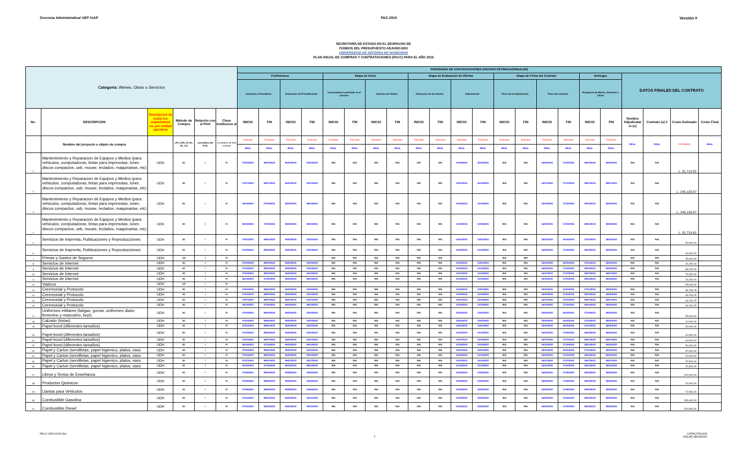Gerencia Administrativa/ UEP /UAP PAC-2010 Versión #
SECRETARÍA DE ESTADO EN EL DESPACHO DE
FONDOS DEL PRESUPUESTO ADJUDICADO
UNIVERSIDAD DE DEFENSA DE HONDURAS
PLAN ANUAL DE COMPRAS Y CONTRATACIONES (PACC) PARA EL AÑO 2015
| Categoría: Bienes, Obras o Servicios | | | | | | PROGRAMA DE CONTRATACIONES (FECHAS ESTIMADAS/REALES) | | | | | | | | | | | | | | | | | | | | | |
| --- | --- | --- | --- | --- | --- | --- | --- | --- | --- | --- | --- | --- | --- | --- | --- | --- | --- | --- | --- | --- | --- | --- | --- | --- | --- | --- | --- |
| | | | | | | Preliminares | | | | Etapa de Inicio | | | | Etapa de Evaluación de Ofertas | | | | Etapa de Firma del Contrato | | | | Entregas | | DATOS FINALES DEL CONTRATO | | | |
| | | | | | | Invitación a Precalificar | | Evaluacion de Precalificacion | | Convocatoria a participar en el proceso | | Apertura de Ofertas | | Evaluacion de las Ofertas | | Subsanación | | Firma de la Adjudicación | | Firma del Contrato | | Recepcion de Bienes, Servicios u Obras | | | | | |
| No. | DESCRIPCION | Descripcion de todos los requerimient os, por unidad ejecutora | Método de Compra | Relación con el POA | Clave Institucion al | INICIO | FIN | INICIO | FIN | INICIO | FIN | INICIO | FIN | INICIO | FIN | INICIO | FIN | INICIO | FIN | INICIO | FIN | INICIO | FIN | Nombre Adjudicatar io (s) | Contrato (s) # | Costo Estimado | Costo Final |
| | Nombre del proyecto u objeto de compra | | LPI, LPN, LP, 3C, 2C, CD | correlativo del POA | Correlativo de este contrato | Estimada | Estimada | Estimada | Estimada | Estimada | Estimada | Estimada | Estimada | Estimada | Estimada | Estimada | Estimada | Estimada | Estimada | Estimada | Estimada | Estimada | Estimada | REAL | REAL | ESTIMADO | REAL |
| | | | | | | REAL | REAL | REAL | REAL | REAL | REAL | REAL | REAL | REAL | REAL | REAL | REAL | REAL | REAL | REAL | REAL | REAL | REAL | | | | |
| 1 | Mantenimiento y Reparacion de Equipos y Medios (para vehiculos, computadoras, tintas para impresotas, toner, discos compactos, usb, mouse, teclados, maquinarias, etc) | UDH | 2C | 1 | 90 | 07/04/2015 | 08/04/2015 | 09/04/2015 | 10/04/2015 | N/A | N/A | N/A | N/A | N/A | N/A | 14/04/2015 | 15/10/2015 | N/A | N/A | 16/04/2015 | 17/04/2015 | 18/04/2015 | 19/04/2015 | N/A | N/A | L. 81,719.82 | |
| 2 | Mantenimiento y Reparacion de Equipos y Medios (para vehiculos, computadoras, tintas para impresotas, toner, discos compactos, usb, mouse, teclados, maquinarias, etc) | UDH | 2C | 1 | 90 | 07/07/2015 | 08/07/2015 | 09/07/2015 | 10/07/2015 | N/A | N/A | N/A | N/A | N/A | N/A | 14/07/2015 | 16/10/2015 | N/A | N/A | 16/07/2015 | 17/07/2015 | 18/07/2015 | 19/07/2015 | N/A | N/A | L. 245,158.87 | |
| 3 | Mantenimiento y Reparacion de Equipos y Medios (para vehiculos, computadoras, tintas para impresotas, toner, discos compactos, usb, mouse, teclados, maquinarias, etc) | UDH | 2C | 1 | 90 | 06/10/2015 | 07/10/2015 | 08/10/2015 | 09/10/2015 | N/A | N/A | N/A | N/A | N/A | N/A | 14/10/2015 | 14/10/2015 | N/A | N/A | 16/10/2015 | 17/10/2015 | 18/10/2015 | 19/10/2015 | N/A | N/A | L. 245,158.87 | |
| 4 | Mantenimiento y Reparacion de Equipos y Medios (para vehiculos, computadoras, tintas para impresotas, toner, discos compactos, usb, mouse, teclados, maquinarias, etc) | UDH | 2C | 1 | 90 | 06/10/2015 | 07/10/2015 | 08/10/2015 | 09/10/2015 | N/A | N/A | N/A | N/A | N/A | N/A | 14/10/2015 | 14/10/2015 | N/A | N/A | 16/10/2015 | 17/10/2015 | 18/10/2015 | 19/10/2015 | N/A | N/A | L. 81,719.62 | |
| 5 | Servicios de Imprenta, Publicaciones y Reproducciones | UDH | 2C | 1 | 90 | 07/01/2015 | 08/01/2015 | 09/01/2015 | 10/01/2015 | N/A | N/A | N/A | N/A | N/A | N/A | 13/01/2015 | 14/01/2015 | N/A | N/A | 15/01/2015 | 16/01/2015 | 17/01/2015 | 18/01/2015 | N/A | N/A | 50,000.00 | |
| 6 | Servicios de Imprenta, Publicaciones y Reproducciones | UDH | 2C | 1 | 90 | 07/04/2015 | 08/04/2015 | 09/04/2015 | 10/04/2015 | N/A | N/A | N/A | N/A | N/A | N/A | 14/04/2015 | 14/10/2015 | N/A | N/A | 16/04/2015 | 17/04/2015 | 18/04/2015 | 19/04/2015 | N/A | N/A | 40,000.00 | |
| 7 | Primas y Gastos de Seguros | UDH | CD | 1 | 90 | | | | | N/A | N/A | N/A | N/A | N/A | N/A | | | N/A | N/A | | | | | N/A | N/A | 45,000.00 | |
| 8 | Servicios de Internet | UDH | 2C | 1 | 90 | 07/04/2015 | 08/04/2015 | 09/04/2015 | 10/04/2015 | N/A | N/A | N/A | N/A | N/A | N/A | 13/01/2015 | 14/01/2015 | N/A | N/A | 15/01/2015 | 16/01/2015 | 17/01/2015 | 18/01/2015 | N/A | N/A | 76,250.00 | |
| 9 | Servicios de Internet | UDH | 2C | 1 | 90 | 07/04/2015 | 08/04/2015 | 09/04/2015 | 10/04/2015 | N/A | N/A | N/A | N/A | N/A | N/A | 14/04/2015 | 14/10/2015 | N/A | N/A | 16/04/2015 | 17/04/2015 | 18/04/2015 | 19/04/2015 | N/A | N/A | 86,250.00 | |
| 10 | Servicios de Internet | UDH | 2C | 1 | 90 | 07/04/2015 | 08/04/2015 | 09/04/2015 | 10/04/2015 | N/A | N/A | N/A | N/A | N/A | N/A | 14/07/2015 | 14/10/2015 | N/A | N/A | 16/07/2015 | 17/07/2015 | 18/07/2015 | 19/07/2015 | N/A | N/A | 76,250.00 | |
| 11 | Servicios de Internet | UDH | 2C | 1 | 90 | 06/10/2015 | 07/10/2015 | 08/10/2015 | 09/10/2015 | N/A | N/A | N/A | N/A | N/A | N/A | 14/10/2015 | 14/10/2015 | N/A | N/A | 16/10/2015 | 17/10/2015 | 18/10/2015 | 19/10/2015 | N/A | N/A | 76,250.00 | |
| 12 | Viaticos | UDH | CD | 1 | 90 | | | | | | | | | | | | | | | | | | | | | 95,000.00 | |
| 13 | Ceremonial y Protocolo | UDH | 2C | 1 | 90 | 07/01/2015 | 08/01/2015 | 09/01/2015 | 10/01/2015 | N/A | N/A | N/A | N/A | N/A | N/A | 13/01/2015 | 14/01/2015 | N/A | N/A | 15/01/2015 | 16/01/2015 | 17/01/2015 | 18/01/2015 | N/A | N/A | 46,763.25 | |
| 14 | Ceremonial y Protocolo | UDH | 2C | 1 | 90 | 07/04/2015 | 08/04/2015 | 09/04/2015 | 10/04/2015 | N/A | N/A | N/A | N/A | N/A | N/A | 14/04/2015 | 14/10/2015 | N/A | N/A | 16/04/2015 | 17/04/2015 | 18/04/2015 | 19/04/2015 | N/A | N/A | 46,763.25 | |
| 15 | Ceremonial y Protocolo | UDH | 2C | 1 | 90 | 07/07/2015 | 08/07/2015 | 09/07/2015 | 10/07/2015 | N/A | N/A | N/A | N/A | N/A | N/A | 14/07/2015 | 14/10/2015 | N/A | N/A | 16/07/2015 | 17/07/2015 | 18/07/2015 | 19/07/2015 | N/A | N/A | 46,763.25 | |
| 16 | Ceremonial y Protocolo | UDH | 2C | 1 | 90 | 06/10/2015 | 07/10/2015 | 08/10/2015 | 09/10/2015 | N/A | N/A | N/A | N/A | N/A | N/A | 14/10/2015 | 14/10/2015 | N/A | N/A | 16/10/2015 | 17/10/2015 | 18/10/2015 | 19/10/2015 | N/A | N/A | 46,763.25 | |
| 17 | Uniformes militares (fatigas, gorras, uniformes diario femenino y masculino, kepi) | UDH | 2C | 1 | 90 | 07/04/2015 | 08/04/2015 | 09/04/2015 | 10/04/2015 | N/A | N/A | N/A | N/A | N/A | N/A | 13/01/2015 | 14/01/2015 | N/A | N/A | 15/04/2015 | 16/04/2015 | 17/04/2015 | 18/04/2015 | N/A | N/A | 55,000.00 | |
| 18 | Calzado (botas) | UDH | 2C | 1 | 90 | 07/04/2015 | 08/04/2015 | 09/04/2015 | 10/04/2015 | N/A | N/A | N/A | N/A | N/A | N/A | 13/01/2015 | 14/01/2015 | N/A | N/A | 15/04/2015 | 16/04/2015 | 17/04/2015 | 18/04/2015 | N/A | N/A | 10,000.00 | |
| 19 | Papel bond (diferentes tamaños) | UDH | 2C | 1 | 90 | 07/01/2015 | 08/01/2015 | 09/01/2015 | 10/01/2015 | N/A | N/A | N/A | N/A | N/A | N/A | 13/01/2015 | 14/01/2015 | N/A | N/A | 15/01/2015 | 16/01/2015 | 17/01/2015 | 18/01/2015 | N/A | N/A | 50,000.00 | |
| 20 | Papel bond (diferentes tamaños) | UDH | 2C | 1 | 90 | 07/04/2015 | 08/04/2015 | 09/04/2015 | 10/04/2015 | N/A | N/A | N/A | N/A | N/A | N/A | 14/04/2015 | 14/10/2015 | N/A | N/A | 16/04/2015 | 17/04/2015 | 18/04/2015 | 19/04/2015 | N/A | N/A | 62,500.00 | |
| 21 | Papel bond (diferentes tamaños) | UDH | 2C | 1 | 90 | 07/07/2015 | 08/07/2015 | 09/07/2015 | 10/07/2015 | N/A | N/A | N/A | N/A | N/A | N/A | 14/07/2015 | 14/10/2015 | N/A | N/A | 16/07/2015 | 17/07/2015 | 18/07/2015 | 19/07/2015 | N/A | N/A | 62,500.00 | |
| 22 | Papel bond (diferentes tamaños) | UDH | 2C | 1 | 90 | 06/10/2015 | 07/10/2015 | 08/10/2015 | 09/10/2015 | N/A | N/A | N/A | N/A | N/A | N/A | 14/10/2015 | 14/10/2015 | N/A | N/A | 16/10/2015 | 17/10/2015 | 18/10/2015 | 19/10/2015 | N/A | N/A | 50,000.00 | |
| 23 | Papel y Carton (servilletas, papel higienico, platos, vaso | UDH | 2C | 1 | 90 | 07/01/2015 | 08/01/2015 | 09/01/2015 | 10/01/2015 | N/A | N/A | N/A | N/A | N/A | N/A | 13/01/2015 | 14/01/2015 | N/A | N/A | 15/01/2015 | 16/01/2015 | 17/01/2015 | 18/01/2015 | N/A | N/A | 37,500.00 | |
| 24 | Papel y Carton (servilletas, papel higienico, platos, vaso | UDH | 2C | 1 | 90 | 07/04/2015 | 08/04/2015 | 09/04/2015 | 10/04/2015 | N/A | N/A | N/A | N/A | N/A | N/A | 14/04/2015 | 14/10/2015 | N/A | N/A | 16/04/2015 | 17/04/2015 | 18/04/2015 | 19/04/2015 | N/A | N/A | 37,500.00 | |
| 25 | Papel y Carton (servilletas, papel higienico, platos, vaso | UDH | 2C | 1 | 90 | 07/07/2015 | 08/07/2015 | 09/07/2015 | 10/07/2015 | N/A | N/A | N/A | N/A | N/A | N/A | 14/07/2015 | 14/10/2015 | N/A | N/A | 16/07/2015 | 17/07/2015 | 18/07/2015 | 19/07/2015 | N/A | N/A | 37,500.00 | |
| 26 | Papel y Carton (servilletas, papel higienico, platos, vaso | UDH | 2C | 1 | 90 | 06/10/2015 | 07/10/2015 | 08/10/2015 | 09/10/2015 | N/A | N/A | N/A | N/A | N/A | N/A | 14/10/2015 | 14/10/2015 | N/A | N/A | 16/10/2015 | 17/10/2015 | 18/10/2015 | 19/10/2015 | N/A | N/A | 37,500.00 | |
| 27 | Libros y Textos de Enseñanza | UDH | 2C | 1 | 90 | 07/02/2015 | 08/02/2015 | 09/02/2015 | 10/02/2015 | N/A | N/A | N/A | N/A | N/A | N/A | 14/02/2015 | 14/02/2015 | N/A | N/A | 16/02/2015 | 17/02/2015 | 18/02/2015 | 19/02/2015 | N/A | N/A | 100,000.00 | |
| 28 | Productos Quimicos | UDH | 2C | 1 | 90 | 07/02/2015 | 08/02/2015 | 09/02/2015 | 10/02/2015 | N/A | N/A | N/A | N/A | N/A | N/A | 14/02/2015 | 14/02/2015 | N/A | N/A | 16/02/2015 | 17/02/2015 | 18/02/2015 | 19/02/2015 | N/A | N/A | 20,000.00 | |
| 29 | Llantas para Vehiculos | UDH | 2C | 1 | 90 | 07/06/2015 | 08/06/2015 | 09/06/2015 | 10/06/2015 | N/A | N/A | N/A | N/A | N/A | N/A | 14/06/2015 | 15/06/2015 | N/A | N/A | 16/06/2015 | 17/06/2015 | 18/06/2015 | 19/06/2015 | N/A | N/A | 72,596.00 | |
| 30 | Combustible Gasolina | UDH | 2C | 1 | 90 | 07/01/2015 | 08/01/2015 | 09/01/2015 | 10/01/2015 | N/A | N/A | N/A | N/A | N/A | N/A | 14/04/2015 | 15/04/2015 | N/A | N/A | 16/04/2015 | 17/04/2015 | 18/04/2015 | 19/04/2015 | N/A | N/A | 239,442.00 | |
| 31 | Combustible Diesel | UDH | 2C | 1 | 90 | 07/01/2015 | 08/01/2015 | 09/01/2015 | 10/01/2015 | N/A | N/A | N/A | N/A | N/A | N/A | 14/04/2015 | 15/04/2015 | N/A | N/A | 16/04/2015 | 17/04/2015 | 18/04/2015 | 19/04/2015 | N/A | N/A | 316,596.00 | |
PACC-UDH-2015.xlsx 1 CAPACITACION
ONCAE 08/04/2015